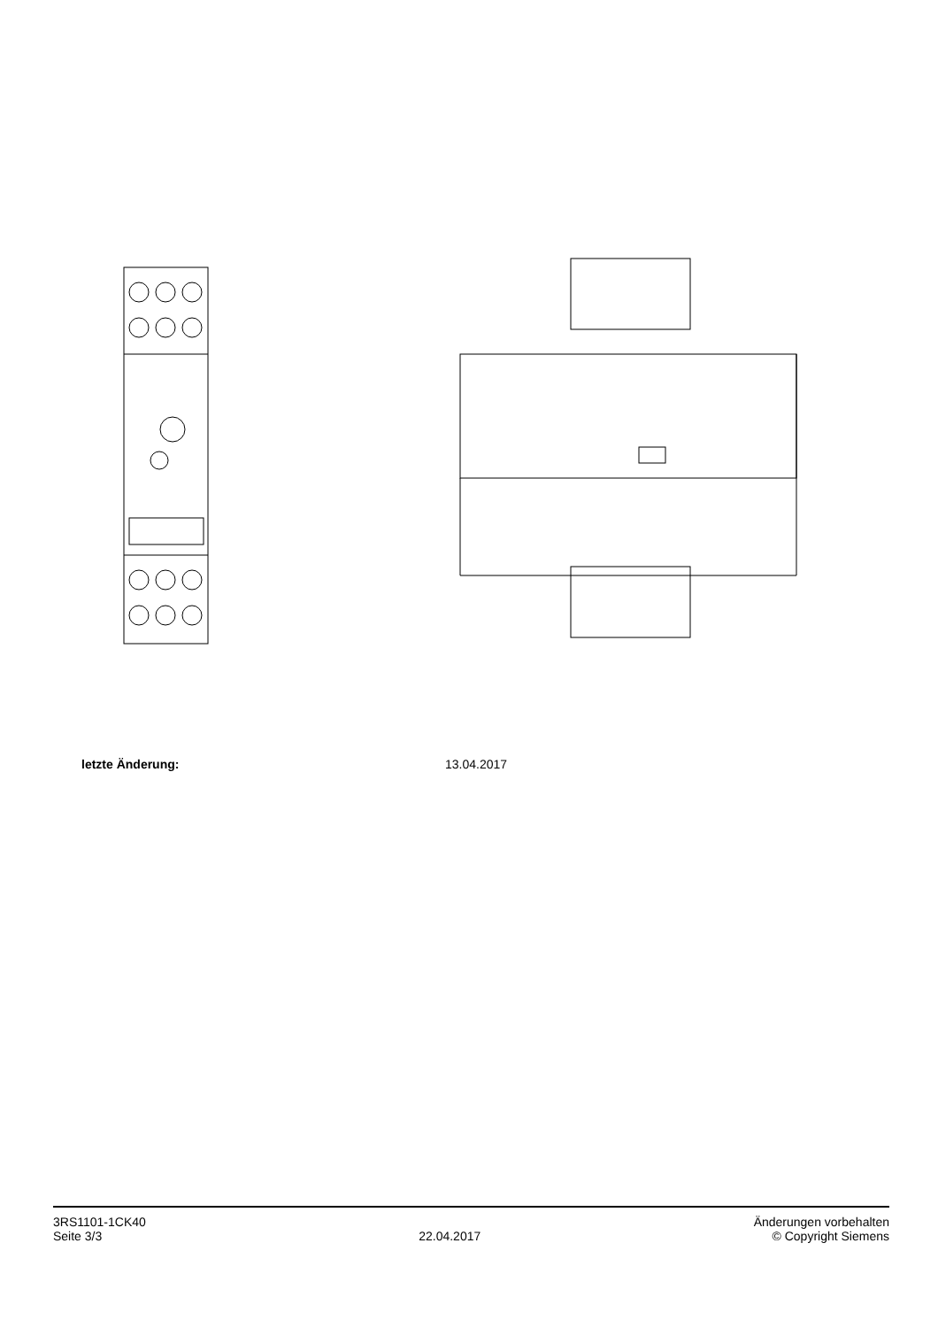letzte Änderung: 13.04.2017
3RS1101-1CK40
Seite 3/3
22.04.2017
Änderungen vorbehalten
© Copyright Siemens